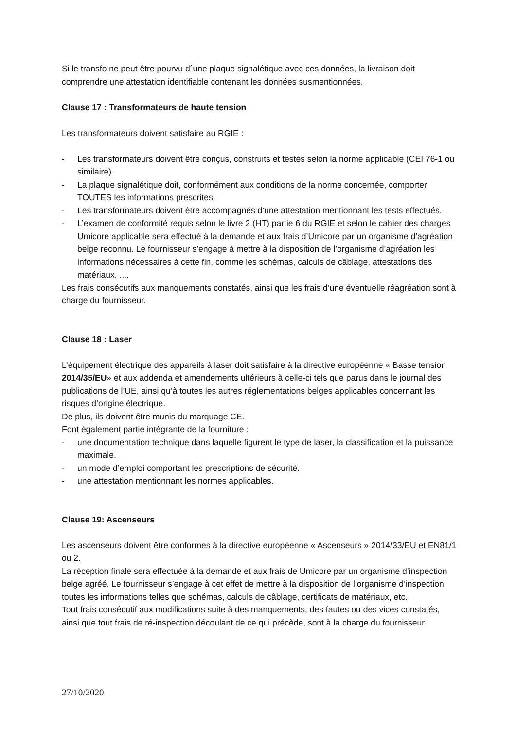Si le transfo ne peut être pourvu d´une plaque signalétique avec ces données, la livraison doit comprendre une attestation identifiable contenant les données susmentionnées.
Clause 17 : Transformateurs de haute tension
Les transformateurs doivent satisfaire au RGIE :
- Les transformateurs doivent être conçus, construits et testés selon la norme applicable (CEI 76-1 ou similaire).
- La plaque signalétique doit, conformément aux conditions de la norme concernée, comporter TOUTES les informations prescrites.
- Les transformateurs doivent être accompagnés d’une attestation mentionnant les tests effectués.
- L’examen de conformité requis selon le livre 2 (HT) partie 6 du RGIE et selon le cahier des charges Umicore applicable sera effectué à la demande et aux frais d’Umicore par un organisme d’agréation belge reconnu. Le fournisseur s’engage à mettre à la disposition de l’organisme d’agréation les informations nécessaires à cette fin, comme les schémas, calculs de câblage, attestations des matériaux, ....
Les frais consécutifs aux manquements constatés, ainsi que les frais d’une éventuelle réagréation sont à charge du fournisseur.
Clause 18 : Laser
L’équipement électrique des appareils à laser doit satisfaire à la directive européenne « Basse tension 2014/35/EU» et aux addenda et amendements ultérieurs à celle-ci tels que parus dans le journal des publications de l’UE, ainsi qu’à toutes les autres réglementations belges applicables concernant les risques d’origine électrique.
De plus, ils doivent être munis du marquage CE.
Font également partie intégrante de la fourniture :
- une documentation technique dans laquelle figurent le type de laser, la classification et la puissance maximale.
- un mode d’emploi comportant les prescriptions de sécurité.
- une attestation mentionnant les normes applicables.
Clause 19: Ascenseurs
Les ascenseurs doivent être conformes à la directive européenne « Ascenseurs » 2014/33/EU et EN81/1 ou 2.
La réception finale sera effectuée à la demande et aux frais de Umicore par un organisme d’inspection belge agréé. Le fournisseur s’engage à cet effet de mettre à la disposition de l’organisme d’inspection toutes les informations telles que schémas, calculs de câblage, certificats de matériaux, etc.
Tout frais consécutif aux modifications suite à des manquements, des fautes ou des vices constatés, ainsi que tout frais de ré-inspection découlant de ce qui précède, sont à la charge du fournisseur.
27/10/2020